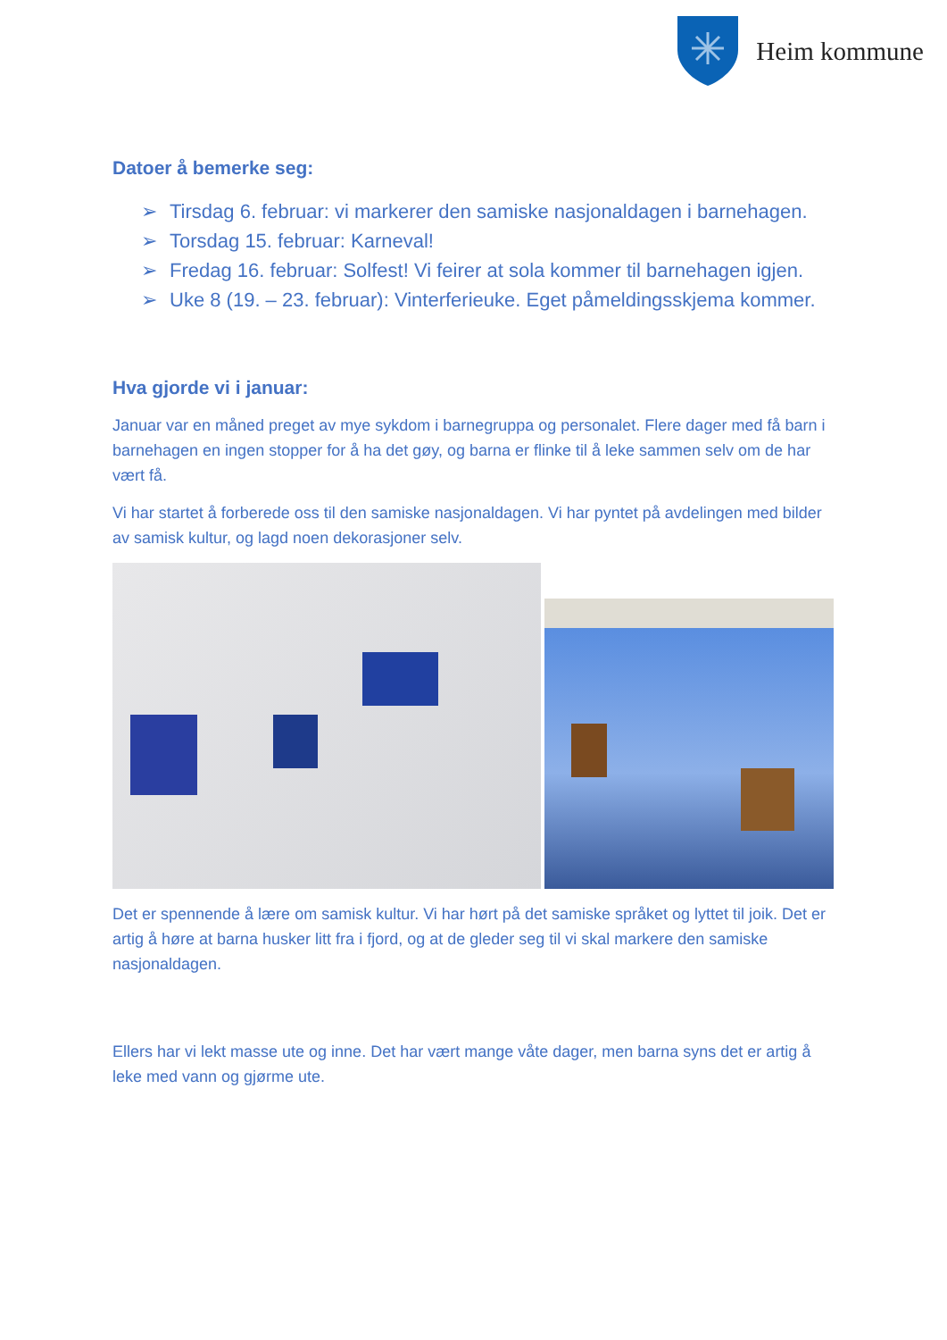Heim kommune
Datoer å bemerke seg:
➢ Tirsdag 6. februar: vi markerer den samiske nasjonaldagen i barnehagen.
➢ Torsdag 15. februar: Karneval!
➢ Fredag 16. februar: Solfest! Vi feirer at sola kommer til barnehagen igjen.
➢ Uke 8 (19. – 23. februar): Vinterferieuke. Eget påmeldingsskjema kommer.
Hva gjorde vi i januar:
Januar var en måned preget av mye sykdom i barnegruppa og personalet. Flere dager med få barn i barnehagen en ingen stopper for å ha det gøy, og barna er flinke til å leke sammen selv om de har vært få.
Vi har startet å forberede oss til den samiske nasjonaldagen. Vi har pyntet på avdelingen med bilder av samisk kultur, og lagd noen dekorasjoner selv.
Det er spennende å lære om samisk kultur. Vi har hørt på det samiske språket og lyttet til joik. Det er artig å høre at barna husker litt fra i fjord, og at de gleder seg til vi skal markere den samiske nasjonaldagen.
Ellers har vi lekt masse ute og inne. Det har vært mange våte dager, men barna syns det er artig å leke med vann og gjørme ute.